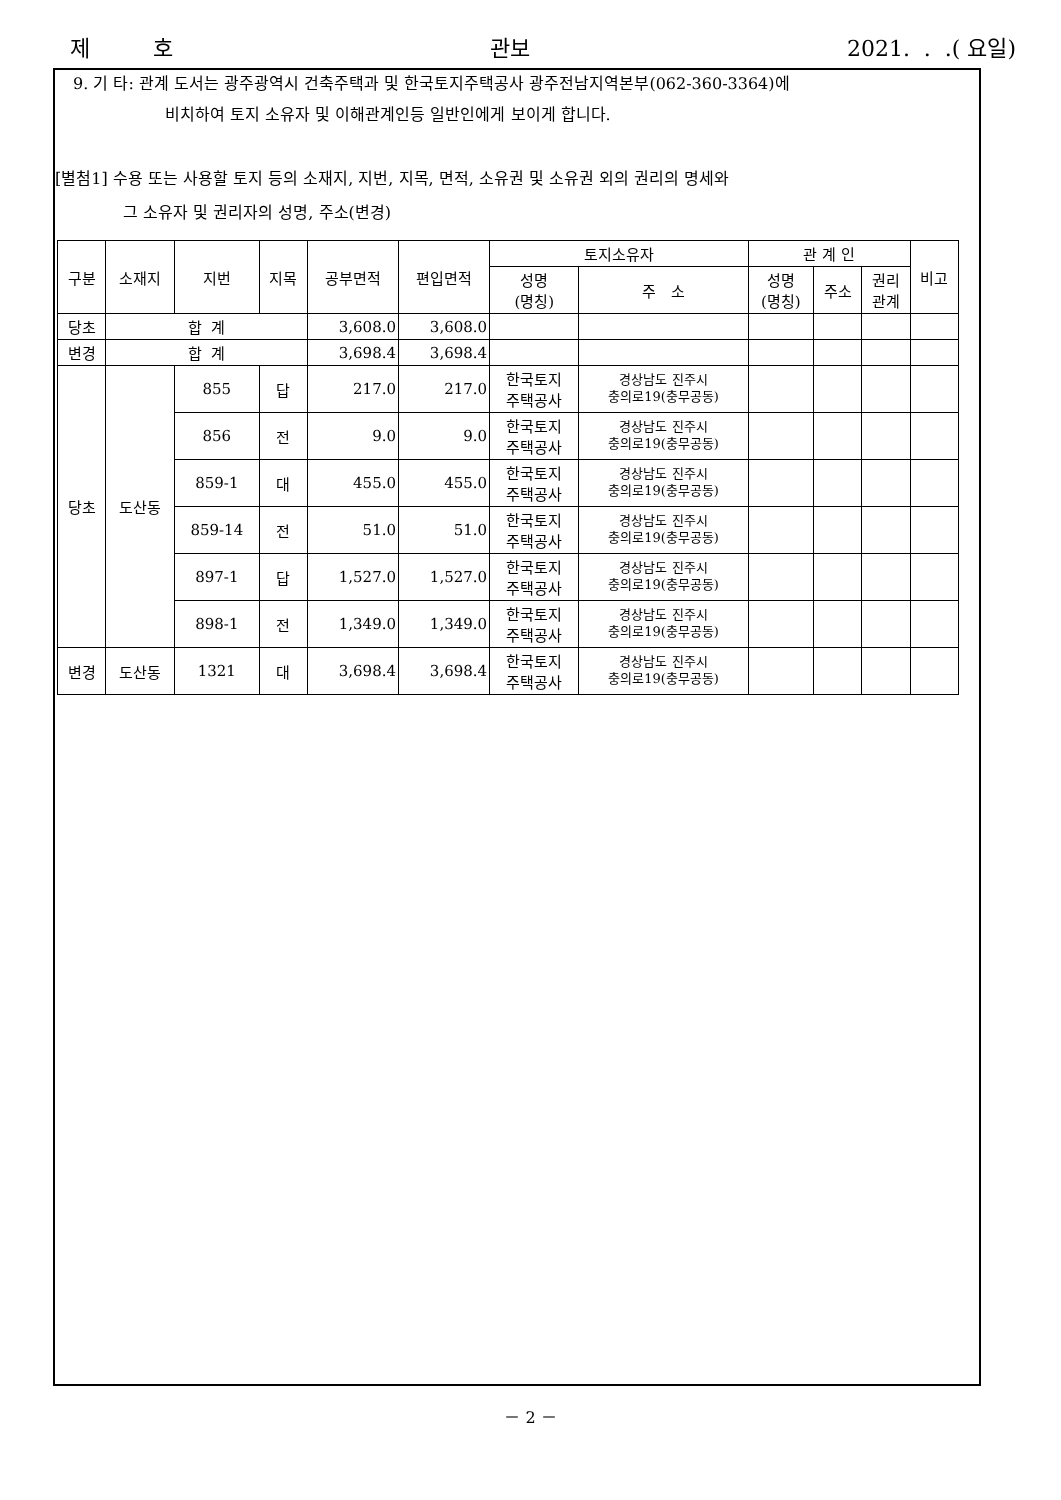제 호 관보 2021. . .( 요일)
9. 기 타: 관계 도서는 광주광역시 건축주택과 및 한국토지주택공사 광주전남지역본부(062-360-3364)에
비치하여 토지 소유자 및 이해관계인등 일반인에게 보이게 합니다.
[별첨1] 수용 또는 사용할 토지 등의 소재지, 지번, 지목, 면적, 소유권 및 소유권 외의 권리의 명세와
그 소유자 및 권리자의 성명, 주소(변경)
| 구분 | 소재지 | 지번 | 지목 | 공부면적 | 편입면적 | 토지소유자 | | 관 계 인 | | | 비고 |
| --- | --- | --- | --- | --- | --- | --- | --- | --- | --- | --- | --- |
| | | | | | | 성명 (명칭) | 주 소 | 성명 (명칭) | 주소 | 권리 관계 | |
| 당초 | 합 계 | | | 3,608.0 | 3,608.0 | | | | | | |
| 변경 | 합 계 | | | 3,698.4 | 3,698.4 | | | | | | |
| 당초 | 도산동 | 855 | 답 | 217.0 | 217.0 | 한국토지 주택공사 | 경상남도 진주시 충의로19(충무공동) | | | | |
| | | 856 | 전 | 9.0 | 9.0 | 한국토지 주택공사 | 경상남도 진주시 충의로19(충무공동) | | | | |
| | | 859-1 | 대 | 455.0 | 455.0 | 한국토지 주택공사 | 경상남도 진주시 충의로19(충무공동) | | | | |
| | | 859-14 | 전 | 51.0 | 51.0 | 한국토지 주택공사 | 경상남도 진주시 충의로19(충무공동) | | | | |
| | | 897-1 | 답 | 1,527.0 | 1,527.0 | 한국토지 주택공사 | 경상남도 진주시 충의로19(충무공동) | | | | |
| | | 898-1 | 전 | 1,349.0 | 1,349.0 | 한국토지 주택공사 | 경상남도 진주시 충의로19(충무공동) | | | | |
| 변경 | 도산동 | 1321 | 대 | 3,698.4 | 3,698.4 | 한국토지 주택공사 | 경상남도 진주시 충의로19(충무공동) | | | | |
－ 2 －